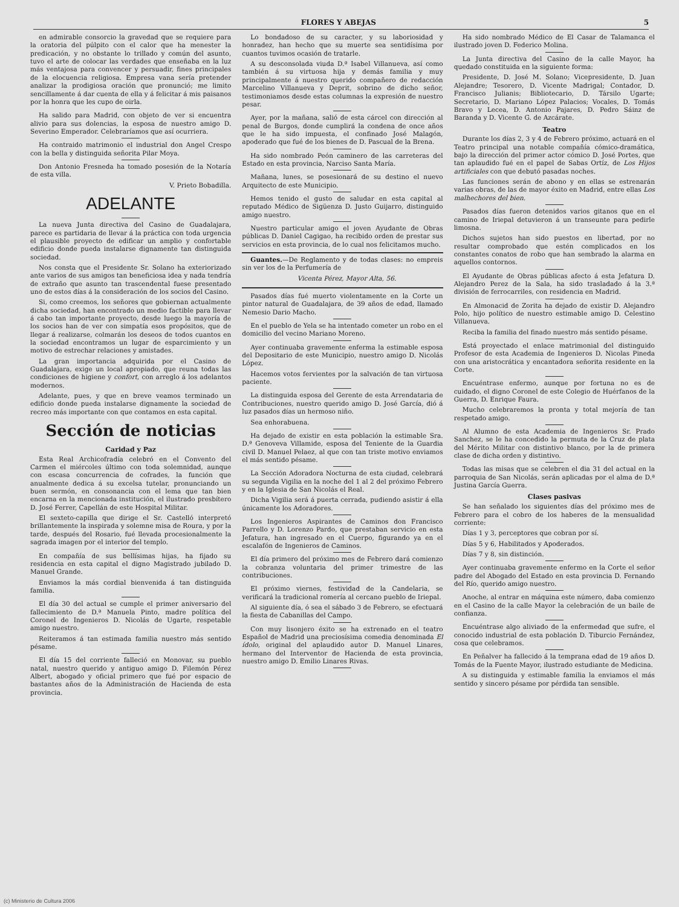FLORES Y ABEJAS 5
en admirable consorcio la gravedad que se requiere para la oratoria del púlpito con el calor que ha menester la predicación, y no obstante lo trillado y común del asunto, tuvo el arte de colocar las verdades que enseñaba en la luz más ventajosa para convencer y persuadir, fines principales de la elocuencia religiosa. Empresa vana sería pretender analizar la prodigiosa oración que pronunció; me limito sencillamente á dar cuenta de ella y á felicitar á mis paisanos por la honra que les cupo de oirla.
Ha salido para Madrid, con objeto de ver si encuentra alivio para sus dolencias, la esposa de nuestro amigo D. Severino Emperador. Celebraríamos que así ocurriera.
Ha contraido matrimonio el industrial don Angel Crespo con la bella y distinguida señorita Pilar Moya.
Don Antonio Fresneda ha tomado posesión de la Notaría de esta villa.
V. Prieto Bobadilla.
ADELANTE
La nueva Junta directiva del Casino de Guadalajara, parece es partidaria de llevar á la práctica con toda urgencia el plausible proyecto de edificar un amplio y confortable edificio donde pueda instalarse dignamente tan distinguida sociedad.
Nos consta que el Presidente Sr. Solano ha exteriorizado ante varios de sus amigos tan beneficiosa idea y nada tendría de extraño que asunto tan trascendental fuese presentado uno de estos días á la consideración de los socios del Casino.
Si, como creemos, los señores que gobiernan actualmente dicha sociedad, han encontrado un medio factible para llevar á cabo tan importante proyecto, desde luego la mayoría de los socios han de ver con simpatía esos propósitos, que de llegar á realizarse, colmarán los deseos de todos cuantos en la sociedad encontramos un lugar de esparcimiento y un motivo de estrechar relaciones y amistades.
La gran importancia adquirida por el Casino de Guadalajara, exige un local apropiado, que reuna todas las condiciones de higiene y confort, con arreglo á los adelantos modernos.
Adelante, pues, y que en breve veamos terminado un edificio donde pueda instalarse dignamente la sociedad de recreo más importante con que contamos en esta capital.
Sección de noticias
Caridad y Paz
Esta Real Archicofradía celebró en el Convento del Carmen el miércoles último con toda solemnidad, aunque con escasa concurrencia de cofrades, la función que anualmente dedica á su excelsa tutelar, pronunciando un buen sermón, en consonancia con el lema que tan bien encarna en la mencionada institución, el ilustrado presbítero D. José Ferrer, Capellán de este Hospital Militar.
El sexteto-capilla que dirige el Sr. Castelló interpretó brillantemente la inspirada y solemne misa de Roura, y por la tarde, después del Rosario, fué llevada procesionalmente la sagrada imagen por el interior del templo.
En compañía de sus bellísimas hijas, ha fijado su residencia en esta capital el digno Magistrado jubilado D. Manuel Grande.
Enviamos la más cordial bienvenida á tan distinguida familia.
El día 30 del actual se cumple el primer aniversario del fallecimiento de D.ª Manuela Pinto, madre política del Coronel de Ingenieros D. Nicolás de Ugarte, respetable amigo nuestro.
Reiteramos á tan estimada familia nuestro más sentido pésame.
El día 15 del corriente falleció en Monovar, su pueblo natal, nuestro querido y antiguo amigo D. Filemón Pérez Albert, abogado y oficial primero que fué por espacio de bastantes años de la Administración de Hacienda de esta provincia.
Lo bondadoso de su caracter, y su laboriosidad y honradez, han hecho que su muerte sea sentidísima por cuantos tuvimos ocasión de tratarle.
A su desconsolada viuda D.ª Isabel Villanueva, así como también á su virtuosa hija y demás familia y muy principalmente á nuestro querido compañero de redacción Marcelino Villanueva y Deprit, sobrino de dicho señor, testimoniamos desde estas columnas la expresión de nuestro pesar.
Ayer, por la mañana, salió de esta cárcel con dirección al penal de Burgos, donde cumplirá la condena de once años que le ha sido impuesta, el confinado José Malagón, apoderado que fué de los bienes de D. Pascual de la Brena.
Ha sido nombrado Peón caminero de las carreteras del Estado en esta provincia, Narciso Santa María.
Mañana, lunes, se posesionará de su destino el nuevo Arquitecto de este Municipio.
Hemos tenido el gusto de saludar en esta capital al reputado Médico de Sigüenza D. Justo Guijarro, distinguido amigo nuestro.
Nuestro particular amigo el joven Ayudante de Obras públicas D. Daniel Cagigao, ha recibido orden de prestar sus servicios en esta provincia, de lo cual nos felicitamos mucho.
Guantes.—De Reglamento y de todas clases: no empreis sin ver los de la Perfumería de
Vicenta Pérez, Mayor Alta, 56.
Pasados días fué muerto violentamente en la Corte un pintor natural de Guadalajara, de 39 años de edad, llamado Nemesio Dario Macho.
En el pueblo de Yela se ha intentado cometer un robo en el domicilio del vecino Mariano Moreno.
Ayer continuaba gravemente enferma la estimable esposa del Depositario de este Municipio, nuestro amigo D. Nicolás López.
Hacemos votos fervientes por la salvación de tan virtuosa paciente.
La distinguida esposa del Gerente de esta Arrendataria de Contribuciones, nuestro querido amigo D. José García, dió á luz pasados días un hermoso niño.
Sea enhorabuena.
Ha dejado de existir en esta población la estimable Sra. D.ª Genoveva Villamide, esposa del Teniente de la Guardia civil D. Manuel Pelaez, al que con tan triste motivo enviamos el más sentido pésame.
La Sección Adoradora Nocturna de esta ciudad, celebrará su segunda Vigilia en la noche del 1 al 2 del próximo Febrero y en la Iglesia de San Nicolás el Real.
Dicha Vigilia será á puerta cerrada, pudiendo asistir á ella únicamente los Adoradores.
Los Ingenieros Aspirantes de Caminos don Francisco Parrello y D. Lorenzo Pardo, que prestaban servicio en esta Jefatura, han ingresado en el Cuerpo, figurando ya en el escalafón de Ingenieros de Caminos.
El día primero del próximo mes de Febrero dará comienzo la cobranza voluntaria del primer trimestre de las contribuciones.
El próximo viernes, festividad de la Candelaria, se verificará la tradicional romería al cercano pueblo de Iriepal.
Al siguiente día, ó sea el sábado 3 de Febrero, se efectuará la fiesta de Cabanillas del Campo.
Con muy lisonjero éxito se ha extrenado en el teatro Español de Madrid una preciosísima comedia denominada El ídolo, original del aplaudido autor D. Manuel Linares, hermano del Interventor de Hacienda de esta provincia, nuestro amigo D. Emilio Linares Rivas.
Ha sido nombrado Médico de El Casar de Talamanca el ilustrado joven D. Federico Molina.
La Junta directiva del Casino de la calle Mayor, ha quedado constituida en la siguiente forma:
Presidente, D. José M. Solano; Vicepresidente, D. Juan Alejandre; Tesorero, D. Vicente Madrigal; Contador, D. Francisco Julianis; Bibliotecario, D. Társilo Ugarte; Secretario, D. Mariano López Palacios; Vocales, D. Tomás Bravo y Lecea, D. Antonio Pajares, D. Pedro Sáinz de Baranda y D. Vicente G. de Azcárate.
Teatro
Durante los días 2, 3 y 4 de Febrero próximo, actuará en el Teatro principal una notable compañía cómico-dramática, bajo la dirección del primer actor cómico D. José Portes, que tan aplaudido fué en el papel de Sabas Ortíz, de Los Hijos artificiales con que debutó pasadas noches.
Las funciones serán de abono y en ellas se estrenarán varias obras, de las de mayor éxito en Madrid, entre ellas Los malhechores del bien.
Pasados días fueron detenidos varios gitanos que en el camino de Iriepal detuvieron á un transeunte para pedirle limosna.
Dichos sujetos han sido puestos en libertad, por no resultar comprobado que estén complicados en los constantes conatos de robo que han sembrado la alarma en aquellos contornos.
El Ayudante de Obras públicas afecto á esta Jefatura D. Alejandro Perez de la Sala, ha sido trasladado á la 3.ª división de ferrocarriles, con residencia en Madrid.
En Almonacid de Zorita ha dejado de existir D. Alejandro Polo, hijo político de nuestro estimable amigo D. Celestino Villanueva.
Reciba la familia del finado nuestro más sentido pésame.
Está proyectado el enlace matrimonial del distinguido Profesor de esta Academia de Ingenieros D. Nicolas Pineda con una aristocrática y encantadora señorita residente en la Corte.
Encuéntrase enfermo, aunque por fortuna no es de cuidado, el digno Coronel de este Colegio de Huérfanos de la Guerra, D. Enrique Faura.
Mucho celebraremos la pronta y total mejoría de tan respetado amigo.
Al Alumno de esta Academia de Ingenieros Sr. Prado Sanchez, se le ha concedido la permuta de la Cruz de plata del Mérito Militar con distintivo blanco, por la de primera clase de dicha orden y distintivo.
Todas las misas que se celebren el dia 31 del actual en la parroquia de San Nicolás, serán aplicadas por el alma de D.ª Justina García Guerra.
Clases pasivas
Se han señalado los siguientes días del próximo mes de Febrero para el cobro de los haberes de la mensualidad corriente:
Días 1 y 3, perceptores que cobran por sí.
Días 5 y 6, Habilitados y Apoderados.
Días 7 y 8, sin distinción.
Ayer continuaba gravemente enfermo en la Corte el señor padre del Abogado del Estado en esta provincia D. Fernando del Río, querido amigo nuestro.
Anoche, al entrar en máquina este número, daba comienzo en el Casino de la calle Mayor la celebración de un baile de confianza.
Encuéntrase algo aliviado de la enfermedad que sufre, el conocido industrial de esta población D. Tiburcio Fernández, cosa que celebramos.
En Peñalver ha fallecido á la temprana edad de 19 años D. Tomás de la Fuente Mayor, ilustrado estudiante de Medicina.
A su distinguida y estimable familia la enviamos el más sentido y sincero pésame por pérdida tan sensible.
(c) Ministerio de Cultura 2006